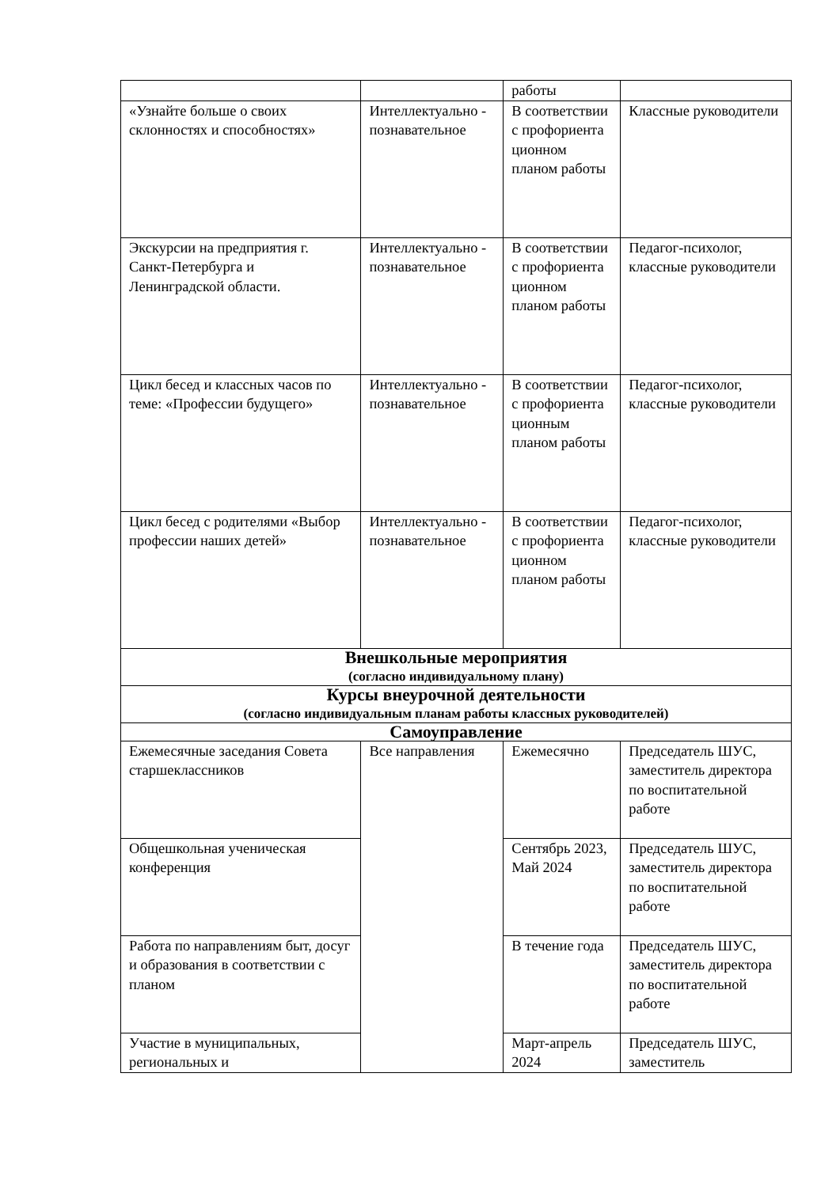| | | работы | |
| «Узнайте больше о своих склонностях и способностях» | Интеллектуально - познавательное | В соответствии с профориента ционном планом работы | Классные руководители |
| Экскурсии на предприятия г. Санкт-Петербурга и Ленинградской области. | Интеллектуально - познавательное | В соответствии с профориента ционном планом работы | Педагог-психолог, классные руководители |
| Цикл бесед и классных часов по теме: «Профессии будущего» | Интеллектуально - познавательное | В соответствии с профориента ционным планом работы | Педагог-психолог, классные руководители |
| Цикл бесед с родителями «Выбор профессии наших детей» | Интеллектуально - познавательное | В соответствии с профориента ционном планом работы | Педагог-психолог, классные руководители |
| Внешкольные мероприятия (согласно индивидуальному плану) | | | |
| Курсы внеурочной деятельности (согласно индивидуальным планам работы классных руководителей) | | | |
| Самоуправление | | | |
| Ежемесячные заседания Совета старшеклассников | Все направления | Ежемесячно | Председатель ШУС, заместитель директора по воспитательной работе |
| Общешкольная ученическая конференция | | Сентябрь 2023, Май 2024 | Председатель ШУС, заместитель директора по воспитательной работе |
| Работа по направлениям быт, досуг и образования в соответствии с планом | | В течение года | Председатель ШУС, заместитель директора по воспитательной работе |
| Участие в муниципальных, региональных и | | Март-апрель 2024 | Председатель ШУС, заместитель |